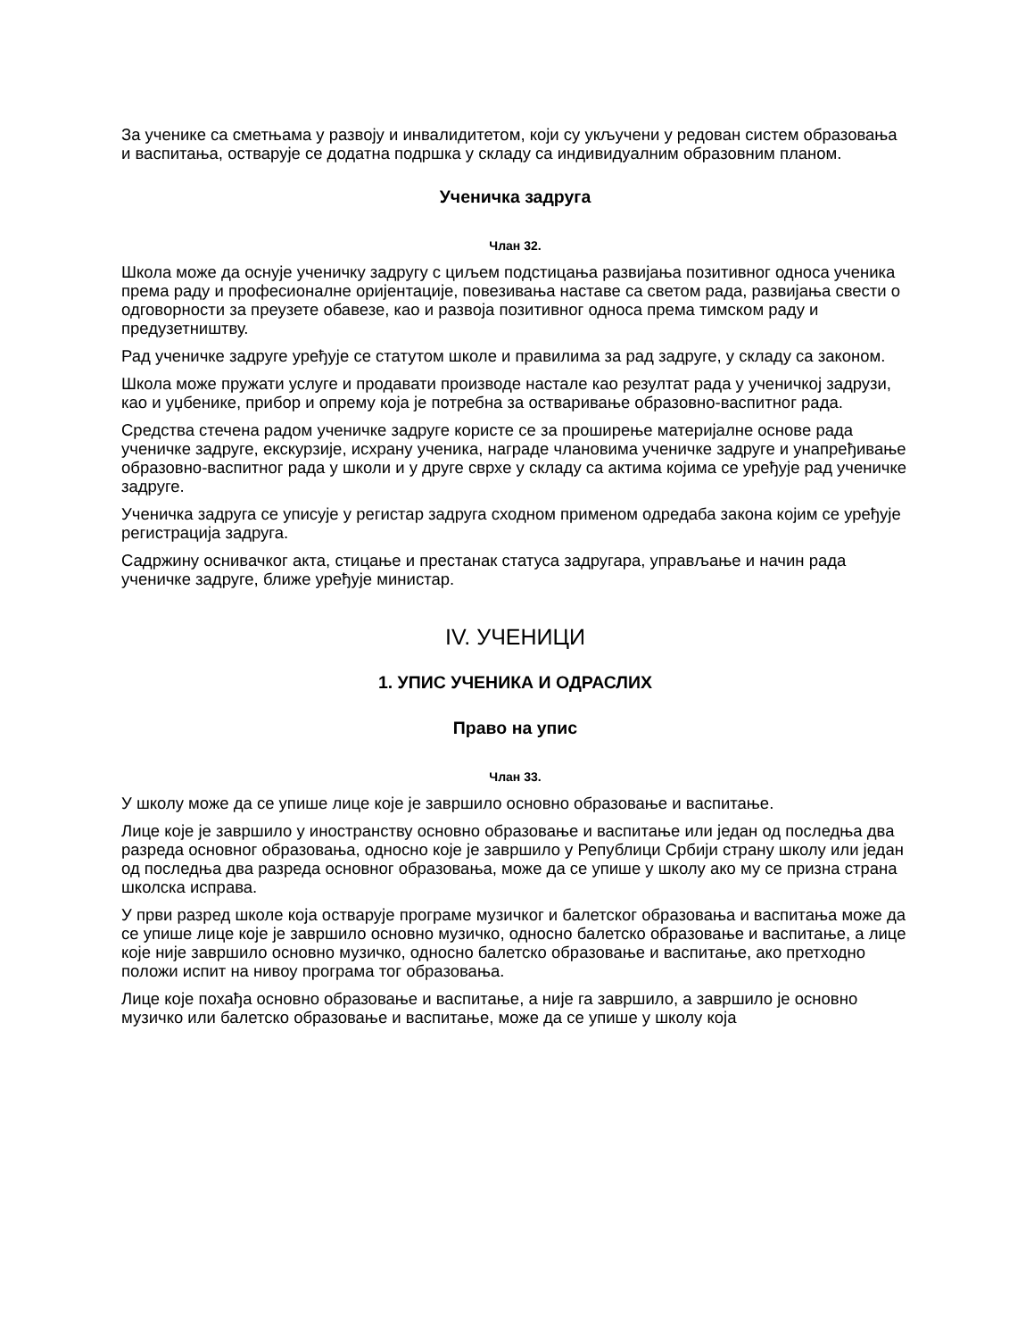За ученике са сметњама у развоју и инвалидитетом, који су укључени у редован систем образовања и васпитања, остварује се додатна подршка у складу са индивидуалним образовним планом.
Ученичка задруга
Члан 32.
Школа може да оснује ученичку задругу с циљем подстицања развијања позитивног односа ученика према раду и професионалне оријентације, повезивања наставе са светом рада, развијања свести о одговорности за преузете обавезе, као и развоја позитивног односа према тимском раду и предузетништву.
Рад ученичке задруге уређује се статутом школе и правилима за рад задруге, у складу са законом.
Школа може пружати услуге и продавати производе настале као резултат рада у ученичкој задрузи, као и уџбенике, прибор и опрему која је потребна за остваривање образовно-васпитног рада.
Средства стечена радом ученичке задруге користе се за проширење материјалне основе рада ученичке задруге, екскурзије, исхрану ученика, награде члановима ученичке задруге и унапређивање образовно-васпитног рада у школи и у друге сврхе у складу са актима којима се уређује рад ученичке задруге.
Ученичка задруга се уписује у регистар задруга сходном применом одредаба закона којим се уређује регистрација задруга.
Садржину оснивачког акта, стицање и престанак статуса задругара, управљање и начин рада ученичке задруге, ближе уређује министар.
IV. УЧЕНИЦИ
1. УПИС УЧЕНИКА И ОДРАСЛИХ
Право на упис
Члан 33.
У школу може да се упише лице које је завршило основно образовање и васпитање.
Лице које је завршило у иностранству основно образовање и васпитање или један од последња два разреда основног образовања, односно које је завршило у Републици Србији страну школу или један од последња два разреда основног образовања, може да се упише у школу ако му се призна страна школска исправа.
У први разред школе која остварује програме музичког и балетског образовања и васпитања може да се упише лице које је завршило основно музичко, односно балетско образовање и васпитање, а лице које није завршило основно музичко, односно балетско образовање и васпитање, ако претходно положи испит на нивоу програма тог образовања.
Лице које похађа основно образовање и васпитање, а није га завршило, а завршило је основно музичко или балетско образовање и васпитање, може да се упише у школу која